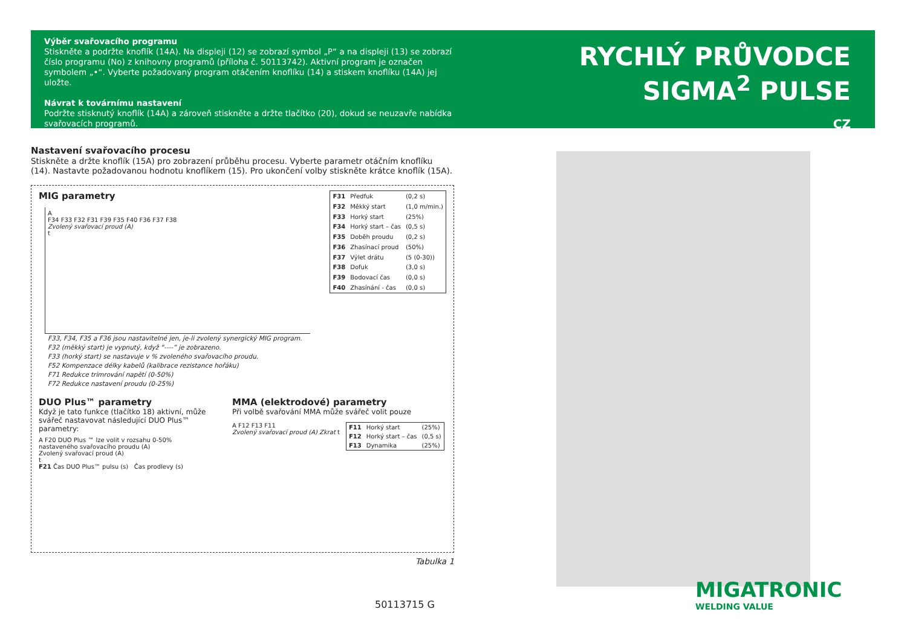Výběr svařovacího programu
Stiskněte a podržte knoflík (14A). Na displeji (12) se zobrazí symbol „P“ a na displeji (13) se zobrazí číslo programu (No) z knihovny programů (příloha č. 50113742). Aktivní program je označen symbolem „•“. Vyberte požadovaný program otáčením knoflíku (14) a stiskem knoflíku (14A) jej uložte.
Návrat k továrnímu nastavení
Podržte stisknutý knoflík (14A) a zároveň stiskněte a držte tlačítko (20), dokud se neuzavře nabídka svařovacích programů.
RYCHLÝ PRŮVODCE
SIGMA<sup>2</sup> PULSE
CZ
Nastavení svařovacího procesu
Stiskněte a držte knoflík (15A) pro zobrazení průběhu procesu. Vyberte parametr otáčním knoflíku (14). Nastavte požadovanou hodnotu knoflíkem (15). Pro ukončení volby stiskněte krátce knoflík (15A).
MIG parametry
A
F34 F33 F32 F31 F39 F35 F40 F36 F37 F38
Zvolený svařovací proud (A)
t
| F31 | Předfuk | (0,2 s) |
| F32 | Měkký start | (1,0 m/min.) |
| F33 | Horký start | (25%) |
| F34 | Horký start – čas | (0,5 s) |
| F35 | Doběh proudu | (0,2 s) |
| F36 | Zhasínací proud | (50%) |
| F37 | Výlet drátu | (5 (0-30)) |
| F38 | Dofuk | (3,0 s) |
| F39 | Bodovací čas | (0,0 s) |
| F40 | Zhasínání - čas | (0,0 s) |
F33, F34, F35 a F36 jsou nastavitelné jen, je-li zvolený synergický MIG program.
F32 (měkký start) je vypnutý, když “----” je zobrazeno.
F33 (horký start) se nastavuje v % zvoleného svařovacího proudu.
F52 Kompenzace délky kabelů (kalibrace rezistance hořáku)
F71 Redukce trimrování napětí (0-50%)
F72 Redukce nastavení proudu (0-25%)
DUO Plus™ parametry
Když je tato funkce (tlačítko 18) aktivní, může svářeč nastavovat následující DUO Plus™ parametry:
A F20 DUO Plus ™ lze volit v rozsahu 0-50% nastaveného svařovacího proudu (A)
Zvolený svařovací proud (A)
t
F21 Čas DUO Plus™ pulsu (s) Čas prodlevy (s)
MMA (elektrodové) parametry
Při volbě svařování MMA může svářeč volit pouze
A F12 F13 F11
Zvolený svařovací proud (A) Zkrat t
| F11 | Horký start | (25%) |
| F12 | Horký start – čas | (0,5 s) |
| F13 | Dynamika | (25%) |
Tabulka 1
50113715 G
MIGATRONIC
WELDING VALUE